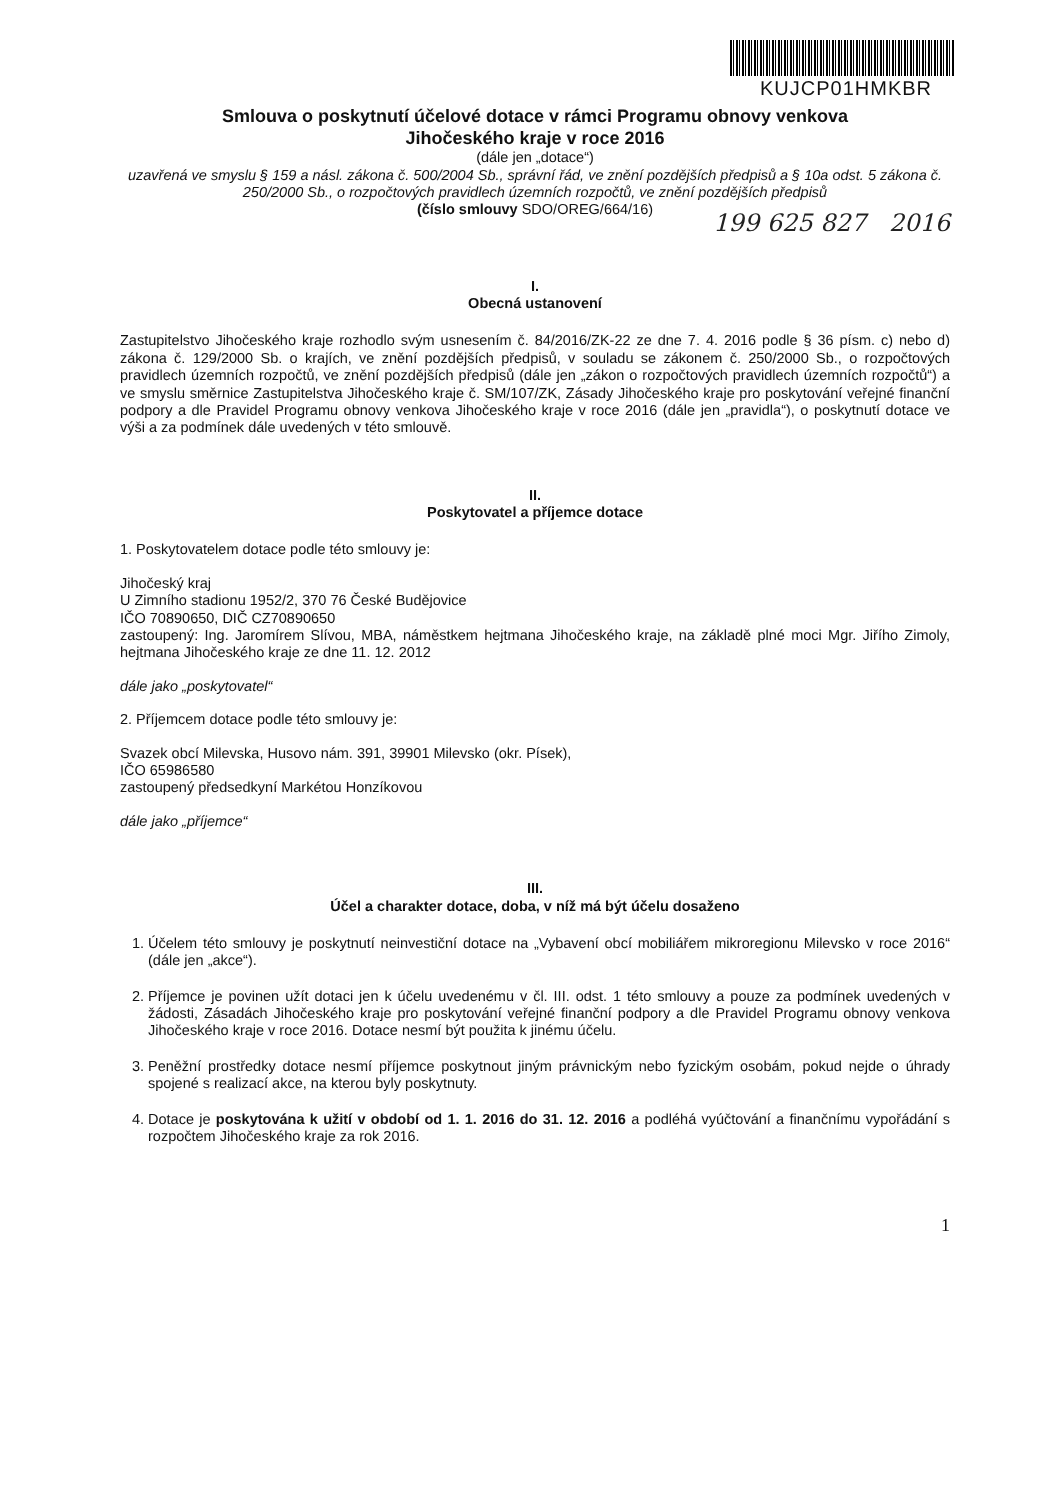KUJCP01HMKBR
Smlouva o poskytnutí účelové dotace v rámci Programu obnovy venkova
Jihočeského kraje v roce 2016
(dále jen „dotace“)
uzavřená ve smyslu § 159 a násl. zákona č. 500/2004 Sb., správní řád, ve znění pozdějších předpisů a § 10a odst. 5 zákona č. 250/2000 Sb., o rozpočtových pravidlech územních rozpočtů, ve znění pozdějších předpisů
(číslo smlouvy SDO/OREG/664/16)
199 625 827 2016
I.
Obecná ustanovení
Zastupitelstvo Jihočeského kraje rozhodlo svým usnesením č. 84/2016/ZK-22 ze dne 7. 4. 2016 podle § 36 písm. c) nebo d) zákona č. 129/2000 Sb. o krajích, ve znění pozdějších předpisů, v souladu se zákonem č. 250/2000 Sb., o rozpočtových pravidlech územních rozpočtů, ve znění pozdějších předpisů (dále jen „zákon o rozpočtových pravidlech územních rozpočtů“) a ve smyslu směrnice Zastupitelstva Jihočeského kraje č. SM/107/ZK, Zásady Jihočeského kraje pro poskytování veřejné finanční podpory a dle Pravidel Programu obnovy venkova Jihočeského kraje v roce 2016 (dále jen „pravidla“), o poskytnutí dotace ve výši a za podmínek dále uvedených v této smlouvě.
II.
Poskytovatel a příjemce dotace
1. Poskytovatelem dotace podle této smlouvy je:
Jihočeský kraj
U Zimního stadionu 1952/2, 370 76 České Budějovice
IČO 70890650, DIČ CZ70890650
zastoupený: Ing. Jaromírem Slívou, MBA, náměstkem hejtmana Jihočeského kraje, na základě plné moci Mgr. Jiřího Zimoly, hejtmana Jihočeského kraje ze dne 11. 12. 2012
dále jako „poskytovatel“
2. Příjemcem dotace podle této smlouvy je:
Svazek obcí Milevska, Husovo nám. 391, 39901 Milevsko (okr. Písek),
IČO 65986580
zastoupený předsedkyní Markétou Honzíkovou
dále jako „příjemce“
III.
Účel a charakter dotace, doba, v níž má být účelu dosaženo
1. Účelem této smlouvy je poskytnutí neinvestiční dotace na „Vybavení obcí mobiliářem mikroregionu Milevsko v roce 2016“ (dále jen „akce“).
2. Příjemce je povinen užít dotaci jen k účelu uvedenému v čl. III. odst. 1 této smlouvy a pouze za podmínek uvedených v žádosti, Zásadách Jihočeského kraje pro poskytování veřejné finanční podpory a dle Pravidel Programu obnovy venkova Jihočeského kraje v roce 2016. Dotace nesmí být použita k jinému účelu.
3. Peněžní prostředky dotace nesmí příjemce poskytnout jiným právnickým nebo fyzickým osobám, pokud nejde o úhrady spojené s realizací akce, na kterou byly poskytnuty.
4. Dotace je poskytována k užití v období od 1. 1. 2016 do 31. 12. 2016 a podléhá vyúčtování a finančnímu vypořádání s rozpočtem Jihočeského kraje za rok 2016.
1